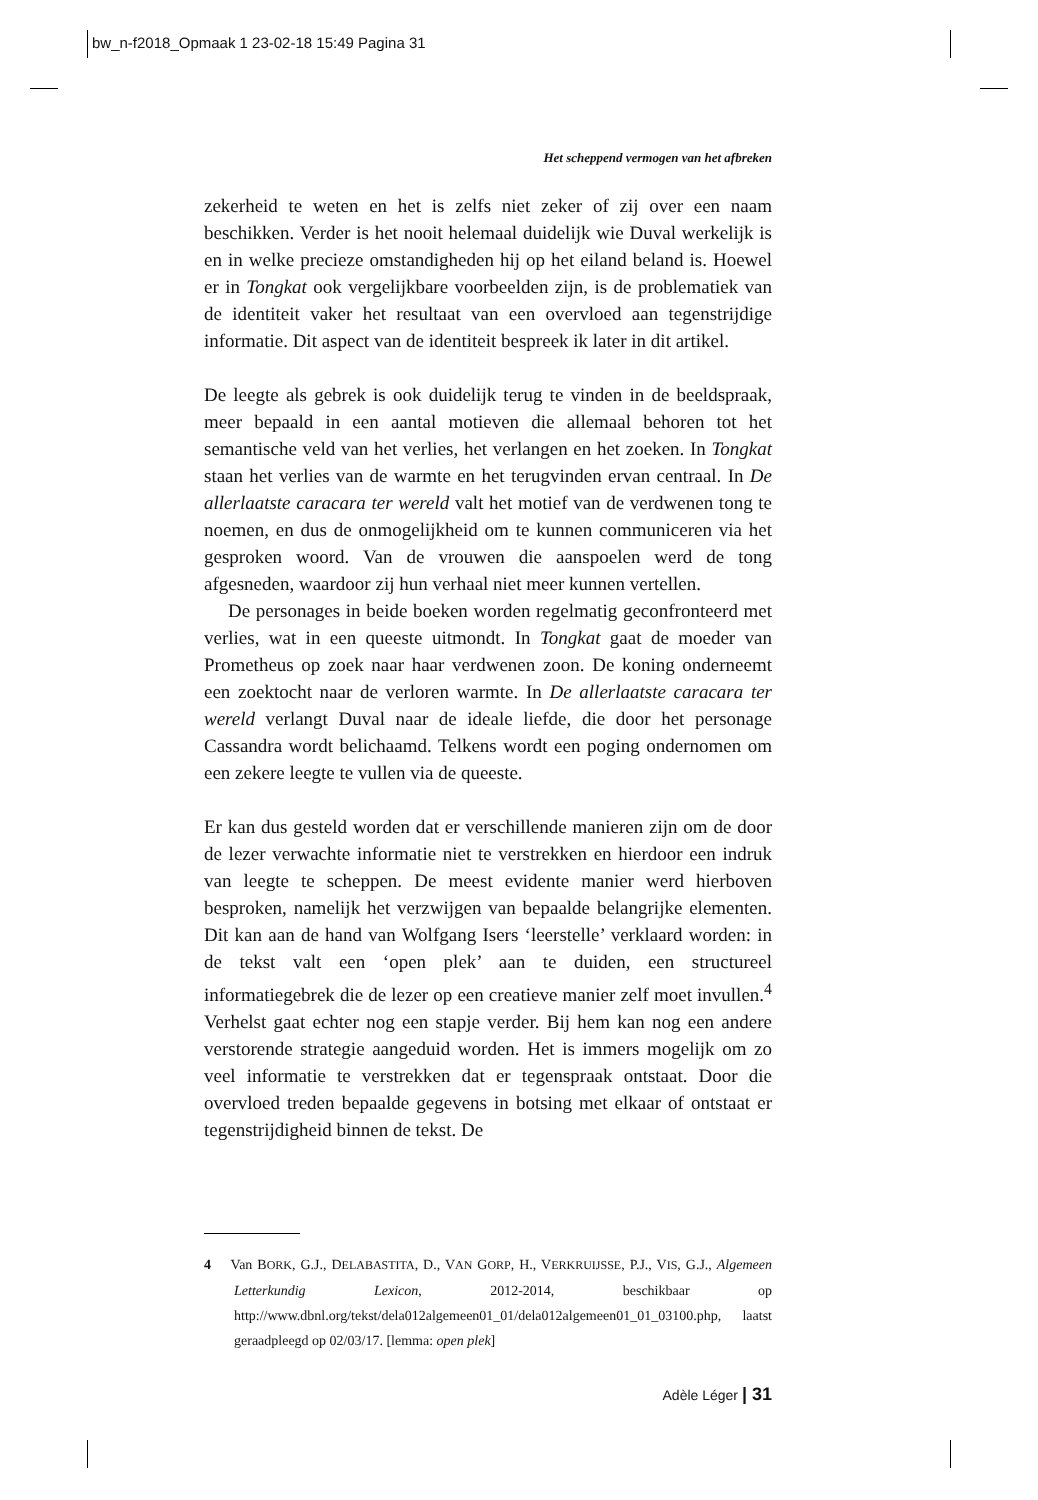bw_n-f2018_Opmaak 1 23-02-18 15:49 Pagina 31
Het scheppend vermogen van het afbreken
zekerheid te weten en het is zelfs niet zeker of zij over een naam beschikken. Verder is het nooit helemaal duidelijk wie Duval werkelijk is en in welke precieze omstandigheden hij op het eiland beland is. Hoewel er in Tongkat ook vergelijkbare voorbeelden zijn, is de problematiek van de identiteit vaker het resultaat van een overvloed aan tegenstrijdige informatie. Dit aspect van de identiteit bespreek ik later in dit artikel.
De leegte als gebrek is ook duidelijk terug te vinden in de beeldspraak, meer bepaald in een aantal motieven die allemaal behoren tot het semantische veld van het verlies, het verlangen en het zoeken. In Tongkat staan het verlies van de warmte en het terugvinden ervan centraal. In De allerlaatste caracara ter wereld valt het motief van de verdwenen tong te noemen, en dus de onmogelijkheid om te kunnen communiceren via het gesproken woord. Van de vrouwen die aanspoelen werd de tong afgesneden, waardoor zij hun verhaal niet meer kunnen vertellen.
De personages in beide boeken worden regelmatig geconfronteerd met verlies, wat in een queeste uitmondt. In Tongkat gaat de moeder van Prometheus op zoek naar haar verdwenen zoon. De koning onderneemt een zoektocht naar de verloren warmte. In De allerlaatste caracara ter wereld verlangt Duval naar de ideale liefde, die door het personage Cassandra wordt belichaamd. Telkens wordt een poging ondernomen om een zekere leegte te vullen via de queeste.
Er kan dus gesteld worden dat er verschillende manieren zijn om de door de lezer verwachte informatie niet te verstrekken en hierdoor een indruk van leegte te scheppen. De meest evidente manier werd hierboven besproken, namelijk het verzwijgen van bepaalde belangrijke elementen. Dit kan aan de hand van Wolfgang Isers ‘leerstelle’ verklaard worden: in de tekst valt een ‘open plek’ aan te duiden, een structureel informatiegebrek die de lezer op een creatieve manier zelf moet invullen.<sup>4</sup> Verhelst gaat echter nog een stapje verder. Bij hem kan nog een andere verstorende strategie aangeduid worden. Het is immers mogelijk om zo veel informatie te verstrekken dat er tegenspraak ontstaat. Door die overvloed treden bepaalde gegevens in botsing met elkaar of ontstaat er tegenstrijdigheid binnen de tekst. De
4 Van BORK, G.J., DELABASTITA, D., VAN GORP, H., VERKRUIJSSE, P.J., VIS, G.J., Algemeen Letterkundig Lexicon, 2012-2014, beschikbaar op http://www.dbnl.org/tekst/dela012algemeen01_01/dela012algemeen01_01_03100.php, laatst geraadpleegd op 02/03/17. [lemma: open plek]
Adèle Léger | 31